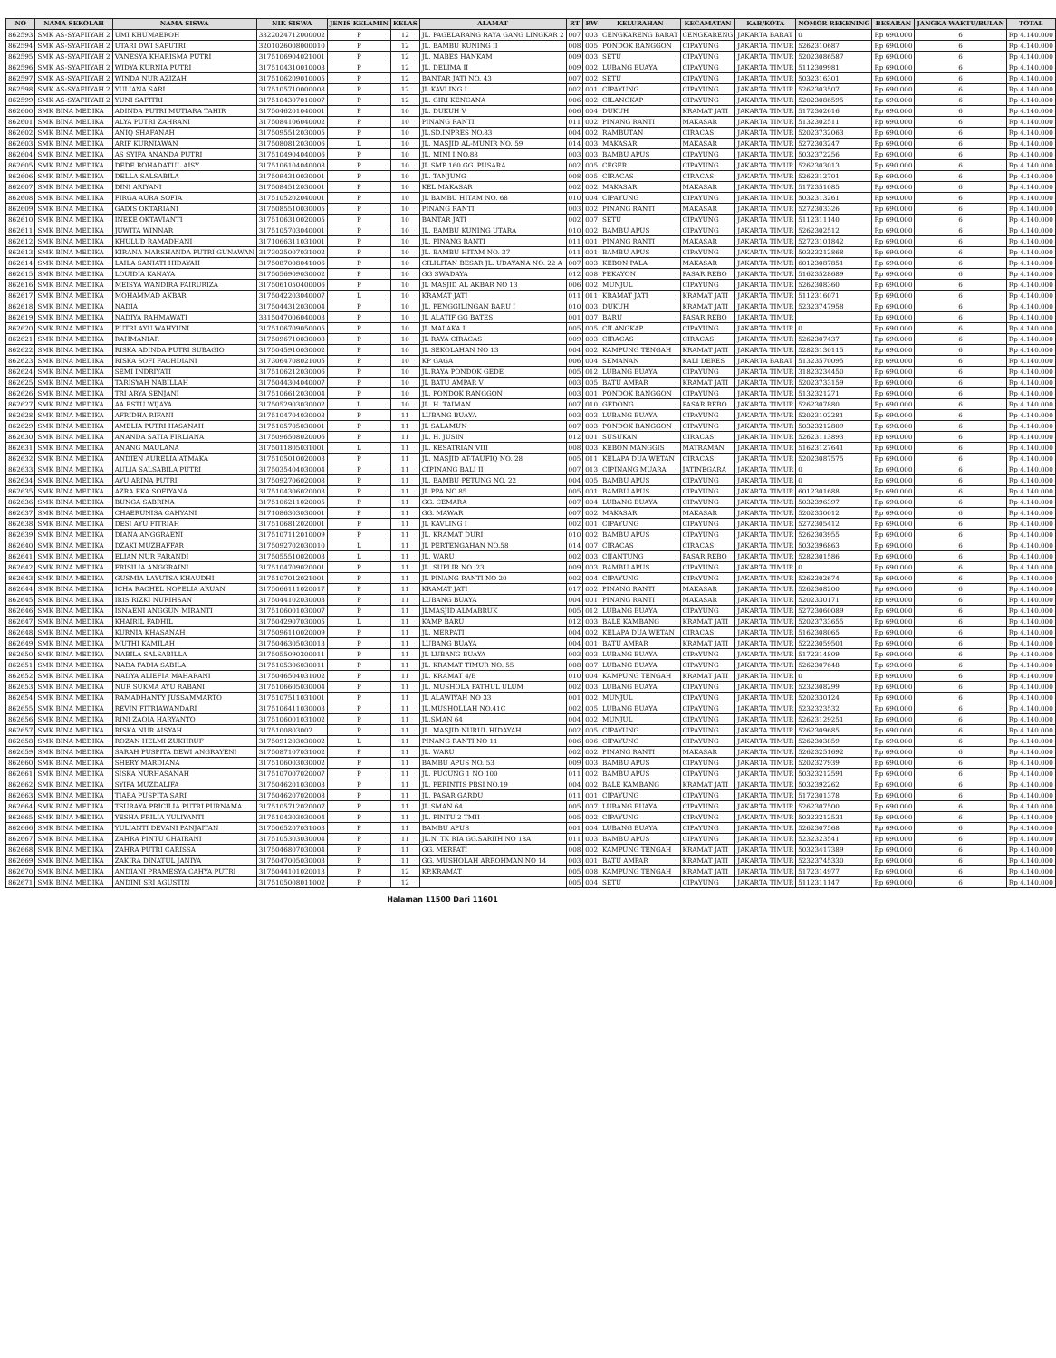| NO | NAMA SEKOLAH | NAMA SISWA | NIK SISWA | JENIS KELAMIN | KELAS | ALAMAT | RT | RW | KELURAHAN | KECAMATAN | KAB/KOTA | NOMOR REKENING | BESARAN | JANGKA WAKTU/BULAN | TOTAL |
| --- | --- | --- | --- | --- | --- | --- | --- | --- | --- | --- | --- | --- | --- | --- | --- |
| 862593 | SMK AS-SYAFIIYAH 2 | UMI KHUMAEROH | 3322024712000002 | P | 12 | JL. PAGELARANG RAYA GANG LINGKAR 2 | 007 | 003 | CENGKARENG BARAT | CENGKARENG | JAKARTA BARAT | 0 | Rp 690.000 | 6 | Rp 4.140.000 |
| 862594 | SMK AS-SYAFIIYAH 2 | UTARI DWI SAPUTRI | 3201026008000010 | P | 12 | JL. BAMBU KUNING II | 008 | 005 | PONDOK RANGGON | CIPAYUNG | JAKARTA TIMUR | 5262310687 | Rp 690.000 | 6 | Rp 4.140.000 |
| 862595 | SMK AS-SYAFIIYAH 2 | VANESYA KHARISMA PUTRI | 3175106904021001 | P | 12 | JL. MABES HANKAM | 009 | 003 | SETU | CIPAYUNG | JAKARTA TIMUR | 52023086587 | Rp 690.000 | 6 | Rp 4.140.000 |
| 862596 | SMK AS-SYAFIIYAH 2 | WIDYA KURNIA PUTRI | 3175104310010003 | P | 12 | JL. DELIMA II | 009 | 002 | LUBANG BUAYA | CIPAYUNG | JAKARTA TIMUR | 5112309981 | Rp 690.000 | 6 | Rp 4.140.000 |
| 862597 | SMK AS-SYAFIIYAH 2 | WINDA NUR AZIZAH | 3175106209010005 | P | 12 | BANTAR JATI NO. 43 | 007 | 002 | SETU | CIPAYUNG | JAKARTA TIMUR | 5032316301 | Rp 690.000 | 6 | Rp 4.140.000 |
| 862598 | SMK AS-SYAFIIYAH 2 | YULIANA SARI | 3175105710000008 | P | 12 | JL KAVLING I | 002 | 001 | CIPAYUNG | CIPAYUNG | JAKARTA TIMUR | 5262303507 | Rp 690.000 | 6 | Rp 4.140.000 |
| 862599 | SMK AS-SYAFIIYAH 2 | YUNI SAFITRI | 3175104307010007 | P | 12 | JL. GIRI KENCANA | 006 | 002 | CILANGKAP | CIPAYUNG | JAKARTA TIMUR | 52023086595 | Rp 690.000 | 6 | Rp 4.140.000 |
| 862600 | SMK BINA MEDIKA | ADINDA PUTRI MUTIARA TAHIR | 3175046201040001 | P | 10 | JL. DUKUH V | 006 | 004 | DUKUH | KRAMAT JATI | JAKARTA TIMUR | 5172302616 | Rp 690.000 | 6 | Rp 4.140.000 |
| 862601 | SMK BINA MEDIKA | ALYA PUTRI ZAHRANI | 3175084106040002 | P | 10 | PINANG RANTI | 011 | 002 | PINANG RANTI | MAKASAR | JAKARTA TIMUR | 5132302511 | Rp 690.000 | 6 | Rp 4.140.000 |
| 862602 | SMK BINA MEDIKA | ANIQ SHAFANAH | 3175095512030005 | P | 10 | JL.SD.INPRES NO.83 | 004 | 002 | RAMBUTAN | CIRACAS | JAKARTA TIMUR | 52023732063 | Rp 690.000 | 6 | Rp 4.140.000 |
| 862603 | SMK BINA MEDIKA | ARIF KURNIAWAN | 3175080812030006 | L | 10 | JL. MASJID AL-MUNIR NO. 59 | 014 | 003 | MAKASAR | MAKASAR | JAKARTA TIMUR | 5272303247 | Rp 690.000 | 6 | Rp 4.140.000 |
| 862604 | SMK BINA MEDIKA | AS SYIFA ANANDA PUTRI | 3175104904040006 | P | 10 | JL. MINI I NO.88 | 003 | 003 | BAMBU APUS | CIPAYUNG | JAKARTA TIMUR | 5032372256 | Rp 690.000 | 6 | Rp 4.140.000 |
| 862605 | SMK BINA MEDIKA | DEDE ROHADATUL AISY | 3175106104040008 | P | 10 | JL.SMP 160 GG. PUSARA | 002 | 005 | CEGER | CIPAYUNG | JAKARTA TIMUR | 5262303013 | Rp 690.000 | 6 | Rp 4.140.000 |
| 862606 | SMK BINA MEDIKA | DELLA SALSABILA | 3175094310030001 | P | 10 | JL. TANJUNG | 008 | 005 | CIRACAS | CIRACAS | JAKARTA TIMUR | 5262312701 | Rp 690.000 | 6 | Rp 4.140.000 |
| 862607 | SMK BINA MEDIKA | DINI ARIYANI | 3175084512030001 | P | 10 | KEL MAKASAR | 002 | 002 | MAKASAR | MAKASAR | JAKARTA TIMUR | 5172351085 | Rp 690.000 | 6 | Rp 4.140.000 |
| 862608 | SMK BINA MEDIKA | FIRGA AURA SOFIA | 3175105202040001 | P | 10 | JL BAMBU HITAM NO. 68 | 010 | 004 | CIPAYUNG | CIPAYUNG | JAKARTA TIMUR | 5032313261 | Rp 690.000 | 6 | Rp 4.140.000 |
| 862609 | SMK BINA MEDIKA | GADIS OKTARIANI | 3175085510030005 | P | 10 | PINANG RANTI | 003 | 002 | PINANG RANTI | MAKASAR | JAKARTA TIMUR | 5272303326 | Rp 690.000 | 6 | Rp 4.140.000 |
| 862610 | SMK BINA MEDIKA | INEKE OKTAVIANTI | 3175106310020005 | P | 10 | BANTAR JATI | 002 | 007 | SETU | CIPAYUNG | JAKARTA TIMUR | 5112311140 | Rp 690.000 | 6 | Rp 4.140.000 |
| 862611 | SMK BINA MEDIKA | JUWITA WINNAR | 3175105703040001 | P | 10 | JL. BAMBU KUNING UTARA | 010 | 002 | BAMBU APUS | CIPAYUNG | JAKARTA TIMUR | 5262302512 | Rp 690.000 | 6 | Rp 4.140.000 |
| 862612 | SMK BINA MEDIKA | KHULUD RAMADHANI | 3171066311031001 | P | 10 | JL. PINANG RANTI | 011 | 001 | PINANG RANTI | MAKASAR | JAKARTA TIMUR | 52723101842 | Rp 690.000 | 6 | Rp 4.140.000 |
| 862613 | SMK BINA MEDIKA | KIRANA MARSHANDA PUTRI GUNAWAN | 3173025007031002 | P | 10 | JL. BAMBU HITAM NO. 37 | 011 | 001 | BAMBU APUS | CIPAYUNG | JAKARTA TIMUR | 50323212868 | Rp 690.000 | 6 | Rp 4.140.000 |
| 862614 | SMK BINA MEDIKA | LAILA SANIATI HIDAYAH | 3175087008041006 | P | 10 | CILILITAN BESAR JL. UDAYANA NO. 22 A | 007 | 003 | KEBON PALA | MAKASAR | JAKARTA TIMUR | 60123087851 | Rp 690.000 | 6 | Rp 4.140.000 |
| 862615 | SMK BINA MEDIKA | LOUIDIA KANAYA | 3175056909030002 | P | 10 | GG SWADAYA | 012 | 008 | PEKAYON | PASAR REBO | JAKARTA TIMUR | 51623528689 | Rp 690.000 | 6 | Rp 4.140.000 |
| 862616 | SMK BINA MEDIKA | MEISYA WANDIRA FAIRURIZA | 3175061050400006 | P | 10 | JL MASJID AL AKBAR NO 13 | 006 | 002 | MUNJUL | CIPAYUNG | JAKARTA TIMUR | 5262308360 | Rp 690.000 | 6 | Rp 4.140.000 |
| 862617 | SMK BINA MEDIKA | MOHAMMAD AKBAR | 3175042203040007 | L | 10 | KRAMAT JATI | 011 | 011 | KRAMAT JATI | KRAMAT JATI | JAKARTA TIMUR | 5112316071 | Rp 690.000 | 6 | Rp 4.140.000 |
| 862618 | SMK BINA MEDIKA | NADIA | 3175044312030004 | P | 10 | JL. PENGGILINGAN BARU I | 010 | 003 | DUKUH | KRAMAT JATI | JAKARTA TIMUR | 52323747958 | Rp 690.000 | 6 | Rp 4.140.000 |
| 862619 | SMK BINA MEDIKA | NADIYA RAHMAWATI | 3315047006040003 | P | 10 | JL ALATIF GG BATES | 001 | 007 | BARU | PASAR REBO | JAKARTA TIMUR | | Rp 690.000 | 6 | Rp 4.140.000 |
| 862620 | SMK BINA MEDIKA | PUTRI AYU WAHYUNI | 3175106709050005 | P | 10 | JL MALAKA I | 005 | 005 | CILANGKAP | CIPAYUNG | JAKARTA TIMUR | 0 | Rp 690.000 | 6 | Rp 4.140.000 |
| 862621 | SMK BINA MEDIKA | RAHMANIAR | 3175096710030008 | P | 10 | JL RAYA CIRACAS | 009 | 003 | CIRACAS | CIRACAS | JAKARTA TIMUR | 5262307437 | Rp 690.000 | 6 | Rp 4.140.000 |
| 862622 | SMK BINA MEDIKA | RISKA ADINDA PUTRI SUBAGIO | 3175045910030002 | P | 10 | JL SEKOLAHAN NO 13 | 004 | 002 | KAMPUNG TENGAH | KRAMAT JATI | JAKARTA TIMUR | 52823130115 | Rp 690.000 | 6 | Rp 4.140.000 |
| 862623 | SMK BINA MEDIKA | RISKA SOFI FACHDIANI | 3173064708021005 | P | 10 | KP GAGA | 006 | 004 | SEMANAN | KALI DERES | JAKARTA BARAT | 51323570095 | Rp 690.000 | 6 | Rp 4.140.000 |
| 862624 | SMK BINA MEDIKA | SEMI INDRIYATI | 3175106212030006 | P | 10 | JL.RAYA PONDOK GEDE | 005 | 012 | LUBANG BUAYA | CIPAYUNG | JAKARTA TIMUR | 31823234450 | Rp 690.000 | 6 | Rp 4.140.000 |
| 862625 | SMK BINA MEDIKA | TARISYAH NABILLAH | 3175044304040007 | P | 10 | JL BATU AMPAR V | 003 | 005 | BATU AMPAR | KRAMAT JATI | JAKARTA TIMUR | 52023733159 | Rp 690.000 | 6 | Rp 4.140.000 |
| 862626 | SMK BINA MEDIKA | TRI ARYA SENJANI | 3175106612030004 | P | 10 | JL. PONDOK RANGGON | 003 | 001 | PONDOK RANGGON | CIPAYUNG | JAKARTA TIMUR | 5132321271 | Rp 690.000 | 6 | Rp 4.140.000 |
| 862627 | SMK BINA MEDIKA | AA ESTU WIJAYA | 3175052903030002 | L | 10 | JL. H. TAIMAN | 007 | 010 | GEDONG | PASAR REBO | JAKARTA TIMUR | 5262307880 | Rp 690.000 | 6 | Rp 4.140.000 |
| 862628 | SMK BINA MEDIKA | AFRIDHA RIFANI | 3175104704030003 | P | 11 | LUBANG BUAYA | 003 | 003 | LUBANG BUAYA | CIPAYUNG | JAKARTA TIMUR | 52023102281 | Rp 690.000 | 6 | Rp 4.140.000 |
| 862629 | SMK BINA MEDIKA | AMELIA PUTRI HASANAH | 3175105705030001 | P | 11 | JL SALAMUN | 007 | 003 | PONDOK RANGGON | CIPAYUNG | JAKARTA TIMUR | 50323212809 | Rp 690.000 | 6 | Rp 4.140.000 |
| 862630 | SMK BINA MEDIKA | ANANDA SATIA FIRLIANA | 3175096508020006 | P | 11 | JL. H. JUSIN | 012 | 001 | SUSUKAN | CIRACAS | JAKARTA TIMUR | 52623113893 | Rp 690.000 | 6 | Rp 4.140.000 |
| 862631 | SMK BINA MEDIKA | ANANG MAULANA | 3175011805031001 | L | 11 | JL. KESATRIAN VIII | 008 | 003 | KEBON MANGGIS | MATRAMAN | JAKARTA TIMUR | 51623127641 | Rp 690.000 | 6 | Rp 4.140.000 |
| 862632 | SMK BINA MEDIKA | ANDIEN AURELIA ATMAKA | 3175105010020003 | P | 11 | JL. MASJID AT-TAUFIQ NO. 28 | 005 | 011 | KELAPA DUA WETAN | CIRACAS | JAKARTA TIMUR | 52023087575 | Rp 690.000 | 6 | Rp 4.140.000 |
| 862633 | SMK BINA MEDIKA | AULIA SALSABILA PUTRI | 3175035404030004 | P | 11 | CIPINANG BALI II | 007 | 013 | CIPINANG MUARA | JATINEGARA | JAKARTA TIMUR | 0 | Rp 690.000 | 6 | Rp 4.140.000 |
| 862634 | SMK BINA MEDIKA | AYU ARINA PUTRI | 3175092706020008 | P | 11 | JL. BAMBU PETUNG NO. 22 | 004 | 005 | BAMBU APUS | CIPAYUNG | JAKARTA TIMUR | 0 | Rp 690.000 | 6 | Rp 4.140.000 |
| 862635 | SMK BINA MEDIKA | AZRA EKA SOFIYANA | 3175104306020003 | P | 11 | JL PPA NO.85 | 005 | 001 | BAMBU APUS | CIPAYUNG | JAKARTA TIMUR | 6012301688 | Rp 690.000 | 6 | Rp 4.140.000 |
| 862636 | SMK BINA MEDIKA | BUNGA SABRINA | 3175106211020005 | P | 11 | GG. CEMARA | 007 | 004 | LUBANG BUAYA | CIPAYUNG | JAKARTA TIMUR | 5032396397 | Rp 690.000 | 6 | Rp 4.140.000 |
| 862637 | SMK BINA MEDIKA | CHAERUNISA CAHYANI | 3171086303030001 | P | 11 | GG. MAWAR | 007 | 002 | MAKASAR | MAKASAR | JAKARTA TIMUR | 5202330012 | Rp 690.000 | 6 | Rp 4.140.000 |
| 862638 | SMK BINA MEDIKA | DESI AYU FITRIAH | 3175106812020001 | P | 11 | JL KAVLING I | 002 | 001 | CIPAYUNG | CIPAYUNG | JAKARTA TIMUR | 5272305412 | Rp 690.000 | 6 | Rp 4.140.000 |
| 862639 | SMK BINA MEDIKA | DIANA ANGGRAENI | 3175107112010009 | P | 11 | JL. KRAMAT DURI | 010 | 002 | BAMBU APUS | CIPAYUNG | JAKARTA TIMUR | 5262303955 | Rp 690.000 | 6 | Rp 4.140.000 |
| 862640 | SMK BINA MEDIKA | DZAKI MUZHAFFAR | 3175092702030010 | L | 11 | JL PERTENGAHAN NO.58 | 014 | 007 | CIRACAS | CIRACAS | JAKARTA TIMUR | 5032396863 | Rp 690.000 | 6 | Rp 4.140.000 |
| 862641 | SMK BINA MEDIKA | ELIAN NUR FARANDI | 3175055510020003 | L | 11 | JL. WARU | 002 | 003 | CIJANTUNG | PASAR REBO | JAKARTA TIMUR | 5282301586 | Rp 690.000 | 6 | Rp 4.140.000 |
| 862642 | SMK BINA MEDIKA | FRISILIA ANGGRAINI | 3175104709020001 | P | 11 | JL. SUPLIR NO. 23 | 009 | 003 | BAMBU APUS | CIPAYUNG | JAKARTA TIMUR | 0 | Rp 690.000 | 6 | Rp 4.140.000 |
| 862643 | SMK BINA MEDIKA | GUSMIA LAYUTSA KHAUDHI | 3175107012021001 | P | 11 | JL PINANG RANTI NO 20 | 002 | 004 | CIPAYUNG | CIPAYUNG | JAKARTA TIMUR | 5262302674 | Rp 690.000 | 6 | Rp 4.140.000 |
| 862644 | SMK BINA MEDIKA | ICHA RACHEL NOPELIA ARUAN | 3175066111020017 | P | 11 | KRAMAT JATI | 017 | 002 | PINANG RANTI | MAKASAR | JAKARTA TIMUR | 5262308200 | Rp 690.000 | 6 | Rp 4.140.000 |
| 862645 | SMK BINA MEDIKA | IRIS RIZKI NURIHSAN | 3175044102030003 | P | 11 | LUBANG BUAYA | 004 | 001 | PINANG RANTI | MAKASAR | JAKARTA TIMUR | 5202330171 | Rp 690.000 | 6 | Rp 4.140.000 |
| 862646 | SMK BINA MEDIKA | ISNAENI ANGGUN MIRANTI | 3175106001030007 | P | 11 | JLMASJID ALMABRUK | 005 | 012 | LUBANG BUAYA | CIPAYUNG | JAKARTA TIMUR | 52723060089 | Rp 690.000 | 6 | Rp 4.140.000 |
| 862647 | SMK BINA MEDIKA | KHAIRIL FADHIL | 3175042907030005 | L | 11 | KAMP BARU | 012 | 003 | BALE KAMBANG | KRAMAT JATI | JAKARTA TIMUR | 52023733655 | Rp 690.000 | 6 | Rp 4.140.000 |
| 862648 | SMK BINA MEDIKA | KURNIA KHASANAH | 3175096110020009 | P | 11 | JL. MERPATI | 004 | 002 | KELAPA DUA WETAN | CIRACAS | JAKARTA TIMUR | 5162308065 | Rp 690.000 | 6 | Rp 4.140.000 |
| 862649 | SMK BINA MEDIKA | MUTHI KAMILAH | 3175046305030013 | P | 11 | LUBANG BUAYA | 004 | 001 | BATU AMPAR | KRAMAT JATI | JAKARTA TIMUR | 52223059501 | Rp 690.000 | 6 | Rp 4.140.000 |
| 862650 | SMK BINA MEDIKA | NABILA SALSABILLA | 3175055090200011 | P | 11 | JL LUBANG BUAYA | 003 | 003 | LUBANG BUAYA | CIPAYUNG | JAKARTA TIMUR | 5172314809 | Rp 690.000 | 6 | Rp 4.140.000 |
| 862651 | SMK BINA MEDIKA | NADA FADIA SABILA | 3175105306030011 | P | 11 | JL. KRAMAT TIMUR NO. 55 | 008 | 007 | LUBANG BUAYA | CIPAYUNG | JAKARTA TIMUR | 5262307648 | Rp 690.000 | 6 | Rp 4.140.000 |
| 862652 | SMK BINA MEDIKA | NADYA ALIEFIA MAHARANI | 3175046504031002 | P | 11 | JL. KRAMAT 4/B | 010 | 004 | KAMPUNG TENGAH | KRAMAT JATI | JAKARTA TIMUR | 0 | Rp 690.000 | 6 | Rp 4.140.000 |
| 862653 | SMK BINA MEDIKA | NUR SUKMA AYU RABANI | 3175106605030004 | P | 11 | JL. MUSHOLA FATHUL ULUM | 002 | 003 | LUBANG BUAYA | CIPAYUNG | JAKARTA TIMUR | 5232308299 | Rp 690.000 | 6 | Rp 4.140.000 |
| 862654 | SMK BINA MEDIKA | RAMADHANTY JUSSAMMARTO | 3175107511031001 | P | 11 | JL ALAWIYAH NO 33 | 001 | 002 | MUNJUL | CIPAYUNG | JAKARTA TIMUR | 5202330124 | Rp 690.000 | 6 | Rp 4.140.000 |
| 862655 | SMK BINA MEDIKA | REVIN FITRIAWANDARI | 3175106411030003 | P | 11 | JL.MUSHOLLAH NO.41C | 002 | 005 | LUBANG BUAYA | CIPAYUNG | JAKARTA TIMUR | 5232323532 | Rp 690.000 | 6 | Rp 4.140.000 |
| 862656 | SMK BINA MEDIKA | RINI ZAQIA HARYANTO | 3175106001031002 | P | 11 | JL.SMAN 64 | 004 | 002 | MUNJUL | CIPAYUNG | JAKARTA TIMUR | 52623129251 | Rp 690.000 | 6 | Rp 4.140.000 |
| 862657 | SMK BINA MEDIKA | RISKA NUR AISYAH | 3175100803002 | P | 11 | JL. MASJID NURUL HIDAYAH | 002 | 005 | CIPAYUNG | CIPAYUNG | JAKARTA TIMUR | 5262309685 | Rp 690.000 | 6 | Rp 4.140.000 |
| 862658 | SMK BINA MEDIKA | ROZAN HELMI ZUKHRUF | 3175091203030002 | L | 11 | PINANG RANTI NO 11 | 006 | 006 | CIPAYUNG | CIPAYUNG | JAKARTA TIMUR | 5262303859 | Rp 690.000 | 6 | Rp 4.140.000 |
| 862659 | SMK BINA MEDIKA | SARAH PUSPITA DEWI ANGRAYENI | 3175087107031002 | P | 11 | JL. WARU | 002 | 002 | PINANG RANTI | MAKASAR | JAKARTA TIMUR | 52623251692 | Rp 690.000 | 6 | Rp 4.140.000 |
| 862660 | SMK BINA MEDIKA | SHERY MARDIANA | 3175106003030002 | P | 11 | BAMBU APUS NO. 53 | 009 | 003 | BAMBU APUS | CIPAYUNG | JAKARTA TIMUR | 5202327939 | Rp 690.000 | 6 | Rp 4.140.000 |
| 862661 | SMK BINA MEDIKA | SISKA NURHASANAH | 3175107007020007 | P | 11 | JL. PUCUNG 1 NO 100 | 011 | 002 | BAMBU APUS | CIPAYUNG | JAKARTA TIMUR | 50323212591 | Rp 690.000 | 6 | Rp 4.140.000 |
| 862662 | SMK BINA MEDIKA | SYIFA MUZDALIFA | 3175046201030003 | P | 11 | JL. PERINTIS PBSI NO.19 | 004 | 002 | BALE KAMBANG | KRAMAT JATI | JAKARTA TIMUR | 5032392262 | Rp 690.000 | 6 | Rp 4.140.000 |
| 862663 | SMK BINA MEDIKA | TIARA PUSPITA SARI | 3175046207020008 | P | 11 | JL. PASAR GARDU | 011 | 001 | CIPAYUNG | CIPAYUNG | JAKARTA TIMUR | 5172301378 | Rp 690.000 | 6 | Rp 4.140.000 |
| 862664 | SMK BINA MEDIKA | TSURAYA PRICILIA PUTRI PURNAMA | 3175105712020007 | P | 11 | JL SMAN 64 | 005 | 007 | LUBANG BUAYA | CIPAYUNG | JAKARTA TIMUR | 5262307500 | Rp 690.000 | 6 | Rp 4.140.000 |
| 862665 | SMK BINA MEDIKA | YESHA FRILIA YULIYANTI | 3175104303030004 | P | 11 | JL. PINTU 2 TMII | 005 | 002 | CIPAYUNG | CIPAYUNG | JAKARTA TIMUR | 50323212531 | Rp 690.000 | 6 | Rp 4.140.000 |
| 862666 | SMK BINA MEDIKA | YULIANTI DEVANI PANJAITAN | 3175065207031003 | P | 11 | BAMBU APUS | 001 | 004 | LUBANG BUAYA | CIPAYUNG | JAKARTA TIMUR | 5262307568 | Rp 690.000 | 6 | Rp 4.140.000 |
| 862667 | SMK BINA MEDIKA | ZAHRA PINTU CHAIRANI | 3175105303030004 | P | 11 | JL.N. TK RIA GG.SARIIH NO 18A | 011 | 003 | BAMBU APUS | CIPAYUNG | JAKARTA TIMUR | 5232323541 | Rp 690.000 | 6 | Rp 4.140.000 |
| 862668 | SMK BINA MEDIKA | ZAHRA PUTRI CARISSA | 3175046807030004 | P | 11 | GG. MERPATI | 008 | 002 | KAMPUNG TENGAH | KRAMAT JATI | JAKARTA TIMUR | 50323417389 | Rp 690.000 | 6 | Rp 4.140.000 |
| 862669 | SMK BINA MEDIKA | ZAKIRA DINATUL JANIYA | 3175047005030003 | P | 11 | GG. MUSHOLAH ARROHMAN NO 14 | 003 | 001 | BATU AMPAR | KRAMAT JATI | JAKARTA TIMUR | 52323745330 | Rp 690.000 | 6 | Rp 4.140.000 |
| 862670 | SMK BINA MEDIKA | ANDIANI PRAMESYA CAHYA PUTRI | 3175044101020013 | P | 12 | KP.KRAMAT | 005 | 008 | KAMPUNG TENGAH | KRAMAT JATI | JAKARTA TIMUR | 5172314977 | Rp 690.000 | 6 | Rp 4.140.000 |
| 862671 | SMK BINA MEDIKA | ANDINI SRI AGUSTIN | 3175105008011002 | P | 12 | | 005 | 004 | SETU | CIPAYUNG | JAKARTA TIMUR | 5112311147 | Rp 690.000 | 6 | Rp 4.140.000 |
Halaman 11500 Dari 11601